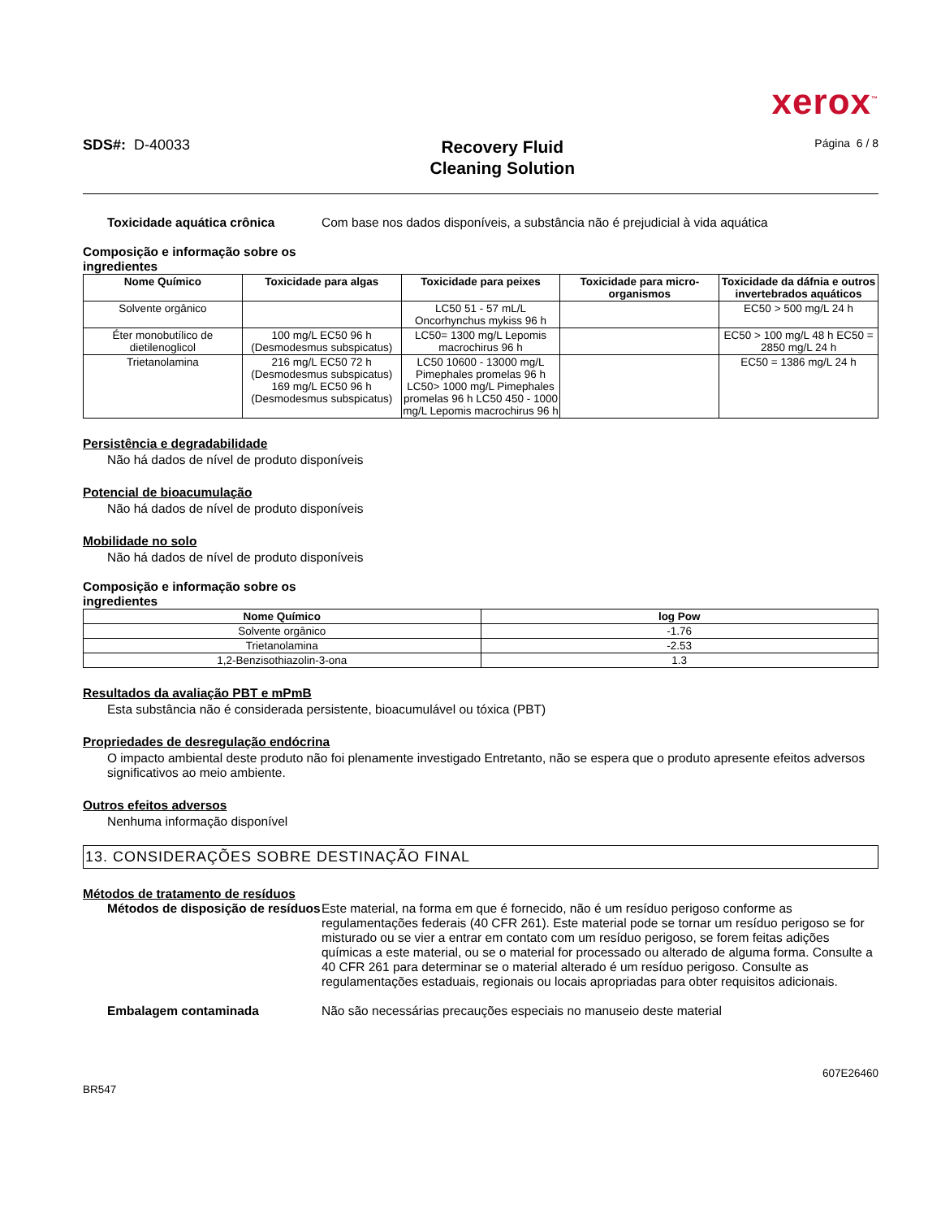xerox<sup>™</sup>
SDS#: D-40033
Recovery Fluid
Cleaning Solution
Página 6 / 8
Toxicidade aquática crônica Com base nos dados disponíveis, a substância não é prejudicial à vida aquática
Composição e informação sobre os
ingredientes
| Nome Químico | Toxicidade para algas | Toxicidade para peixes | Toxicidade para micro-organismos | Toxicidade da dáfnia e outros invertebrados aquáticos |
| --- | --- | --- | --- | --- |
| Solvente orgânico | | LC50 51 - 57 mL/L Oncorhynchus mykiss 96 h | | EC50 > 500 mg/L 24 h |
| Éter monobutílico de dietilenoglicol | 100 mg/L EC50 96 h (Desmodesmus subspicatus) | LC50= 1300 mg/L Lepomis macrochirus 96 h | | EC50 > 100 mg/L 48 h EC50 = 2850 mg/L 24 h |
| Trietanolamina | 216 mg/L EC50 72 h (Desmodesmus subspicatus) 169 mg/L EC50 96 h (Desmodesmus subspicatus) | LC50 10600 - 13000 mg/L Pimephales promelas 96 h LC50> 1000 mg/L Pimephales promelas 96 h LC50 450 - 1000 mg/L Lepomis macrochirus 96 h | | EC50 = 1386 mg/L 24 h |
Persistência e degradabilidade
Não há dados de nível de produto disponíveis
Potencial de bioacumulação
Não há dados de nível de produto disponíveis
Mobilidade no solo
Não há dados de nível de produto disponíveis
Composição e informação sobre os
ingredientes
| Nome Químico | log Pow |
| --- | --- |
| Solvente orgânico | -1.76 |
| Trietanolamina | -2.53 |
| 1,2-Benzisothiazolin-3-ona | 1.3 |
Resultados da avaliação PBT e mPmB
Esta substância não é considerada persistente, bioacumulável ou tóxica (PBT)
Propriedades de desregulação endócrina
O impacto ambiental deste produto não foi plenamente investigado Entretanto, não se espera que o produto apresente efeitos adversos significativos ao meio ambiente.
Outros efeitos adversos
Nenhuma informação disponível
13. CONSIDERAÇÕES SOBRE DESTINAÇÃO FINAL
Métodos de tratamento de resíduos
Métodos de disposição de resíduos
Este material, na forma em que é fornecido, não é um resíduo perigoso conforme as regulamentações federais (40 CFR 261). Este material pode se tornar um resíduo perigoso se for misturado ou se vier a entrar em contato com um resíduo perigoso, se forem feitas adições químicas a este material, ou se o material for processado ou alterado de alguma forma. Consulte a 40 CFR 261 para determinar se o material alterado é um resíduo perigoso. Consulte as regulamentações estaduais, regionais ou locais apropriadas para obter requisitos adicionais.
Embalagem contaminada Não são necessárias precauções especiais no manuseio deste material
BR547
607E26460